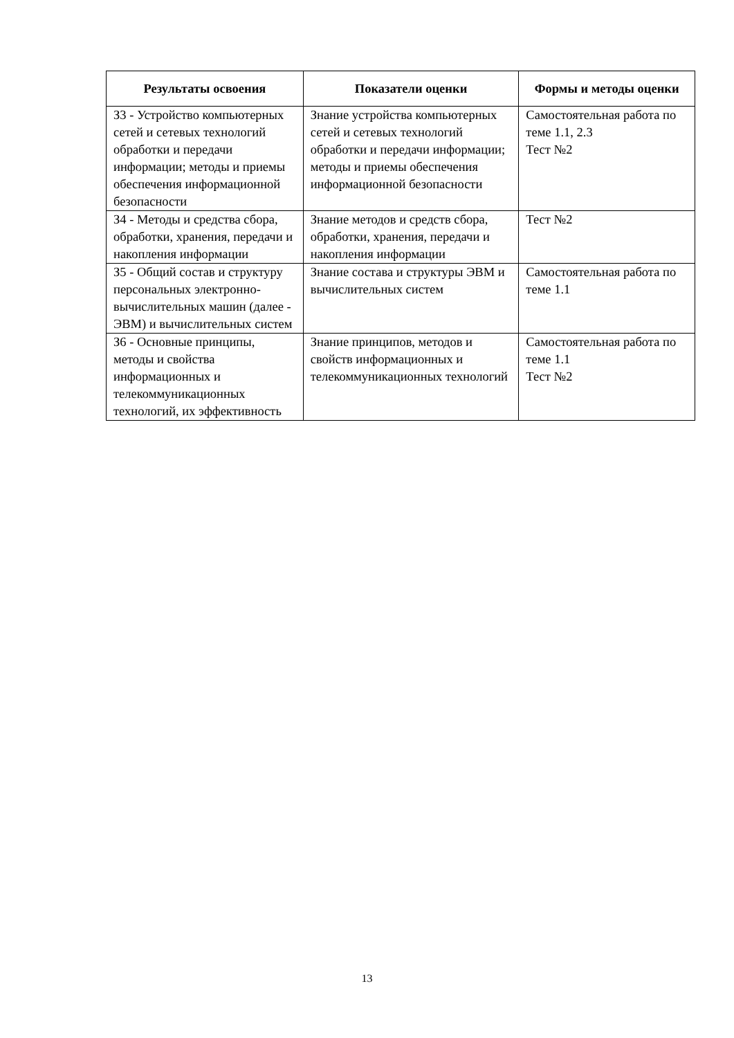| Результаты освоения | Показатели оценки | Формы и методы оценки |
| --- | --- | --- |
| З3 - Устройство компьютерных сетей и сетевых технологий обработки и передачи информации; методы и приемы обеспечения информационной безопасности | Знание устройства компьютерных сетей и сетевых технологий обработки и передачи информации; методы и приемы обеспечения информационной безопасности | Самостоятельная работа по теме 1.1, 2.3 Тест №2 |
| З4 - Методы и средства сбора, обработки, хранения, передачи и накопления информации | Знание методов и средств сбора, обработки, хранения, передачи и накопления информации | Тест №2 |
| З5 - Общий состав и структуру персональных электронно-вычислительных машин (далее - ЭВМ) и вычислительных систем | Знание состава и структуры ЭВМ и вычислительных систем | Самостоятельная работа по теме 1.1 |
| З6 - Основные принципы, методы и свойства информационных и телекоммуникационных технологий, их эффективность | Знание принципов, методов и свойств информационных и телекоммуникационных технологий | Самостоятельная работа по теме 1.1 Тест №2 |
13